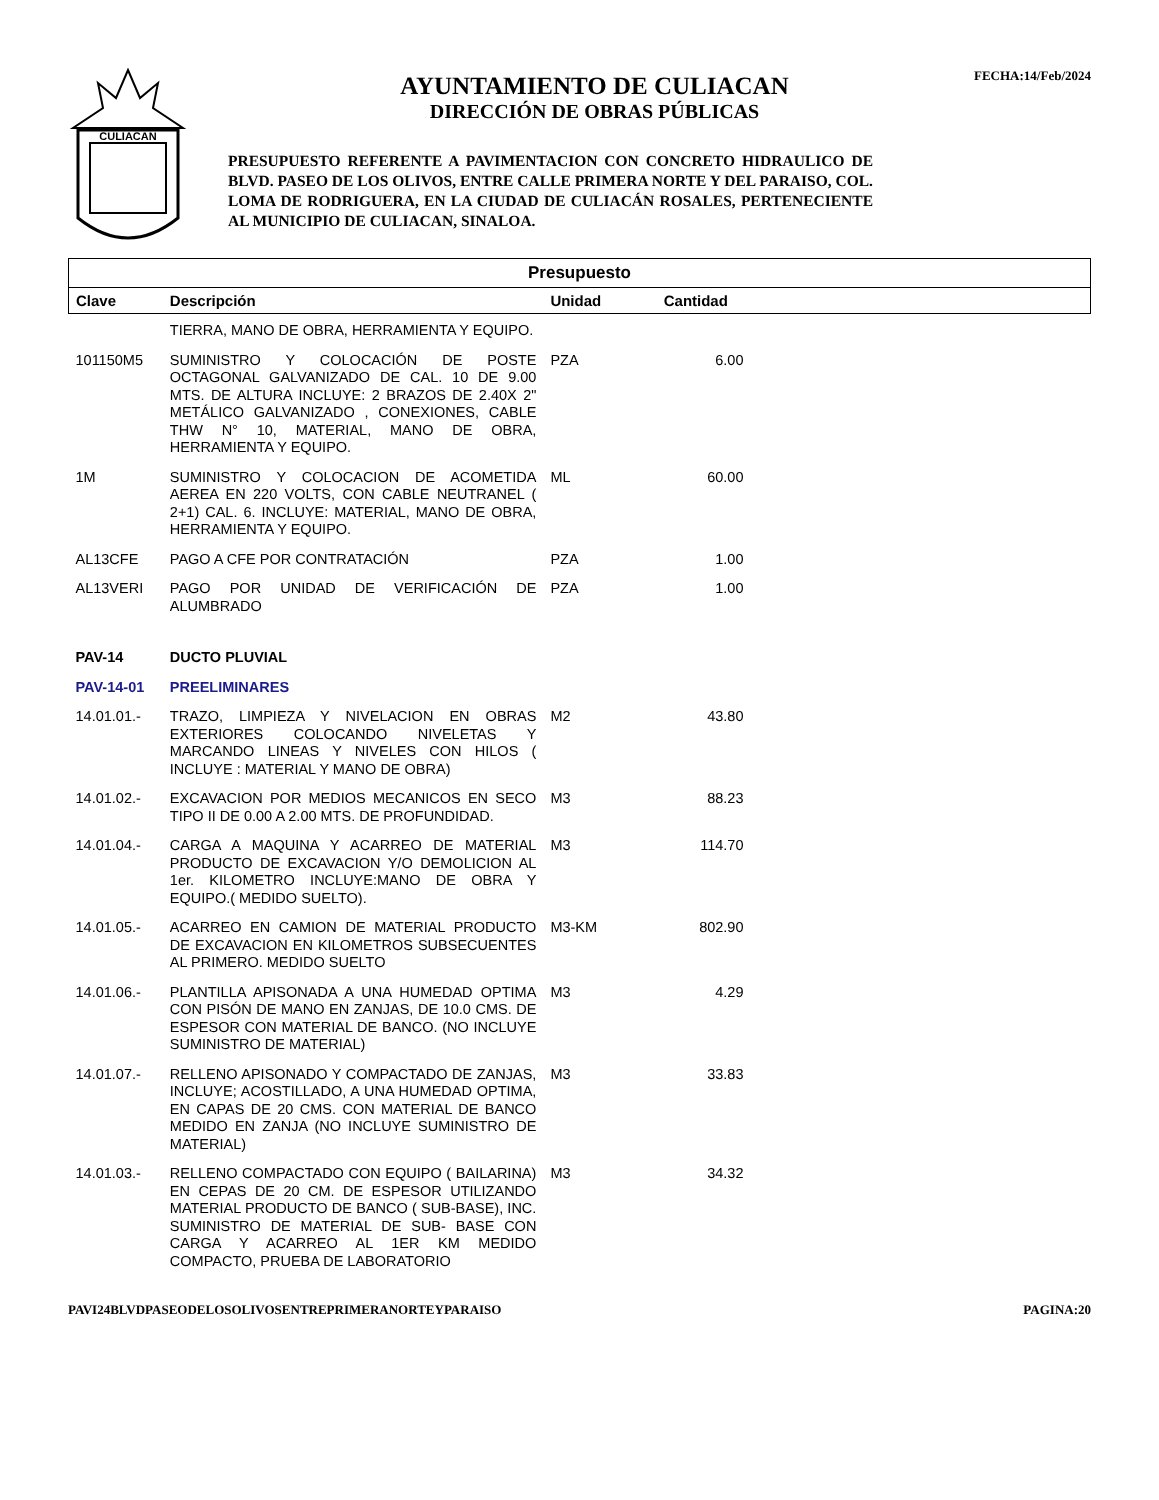CULIACAN
AYUNTAMIENTO DE CULIACAN
DIRECCIÓN DE OBRAS PÚBLICAS
PRESUPUESTO REFERENTE A PAVIMENTACION CON CONCRETO HIDRAULICO DE BLVD. PASEO DE LOS OLIVOS, ENTRE CALLE PRIMERA NORTE Y DEL PARAISO, COL. LOMA DE RODRIGUERA, EN LA CIUDAD DE CULIACÁN ROSALES, PERTENECIENTE AL MUNICIPIO DE CULIACAN, SINALOA.
FECHA:14/Feb/2024
| Presupuesto | | | | |
| --- | --- | --- | --- | --- |
| Clave | Descripción | Unidad | Cantidad | |
| | TIERRA, MANO DE OBRA, HERRAMIENTA Y EQUIPO. | | | |
| 101150M5 | SUMINISTRO Y COLOCACIÓN DE POSTE OCTAGONAL GALVANIZADO DE CAL. 10 DE 9.00 MTS. DE ALTURA INCLUYE: 2 BRAZOS DE 2.40X 2" METÁLICO GALVANIZADO , CONEXIONES, CABLE THW N° 10, MATERIAL, MANO DE OBRA, HERRAMIENTA Y EQUIPO. | PZA | 6.00 | |
| 1M | SUMINISTRO Y COLOCACION DE ACOMETIDA AEREA EN 220 VOLTS, CON CABLE NEUTRANEL ( 2+1) CAL. 6. INCLUYE: MATERIAL, MANO DE OBRA, HERRAMIENTA Y EQUIPO. | ML | 60.00 | |
| AL13CFE | PAGO A CFE POR CONTRATACIÓN | PZA | 1.00 | |
| AL13VERI | PAGO POR UNIDAD DE VERIFICACIÓN DE ALUMBRADO | PZA | 1.00 | |
| PAV-14 | DUCTO PLUVIAL | | | |
| PAV-14-01 | PREELIMINARES | | | |
| 14.01.01.- | TRAZO, LIMPIEZA Y NIVELACION EN OBRAS EXTERIORES COLOCANDO NIVELETAS Y MARCANDO LINEAS Y NIVELES CON HILOS ( INCLUYE : MATERIAL Y MANO DE OBRA) | M2 | 43.80 | |
| 14.01.02.- | EXCAVACION POR MEDIOS MECANICOS EN SECO TIPO II DE 0.00 A 2.00 MTS. DE PROFUNDIDAD. | M3 | 88.23 | |
| 14.01.04.- | CARGA A MAQUINA Y ACARREO DE MATERIAL PRODUCTO DE EXCAVACION Y/O DEMOLICION AL 1er. KILOMETRO INCLUYE:MANO DE OBRA Y EQUIPO.( MEDIDO SUELTO). | M3 | 114.70 | |
| 14.01.05.- | ACARREO EN CAMION DE MATERIAL PRODUCTO DE EXCAVACION EN KILOMETROS SUBSECUENTES AL PRIMERO. MEDIDO SUELTO | M3-KM | 802.90 | |
| 14.01.06.- | PLANTILLA APISONADA A UNA HUMEDAD OPTIMA CON PISÓN DE MANO EN ZANJAS, DE 10.0 CMS. DE ESPESOR CON MATERIAL DE BANCO. (NO INCLUYE SUMINISTRO DE MATERIAL) | M3 | 4.29 | |
| 14.01.07.- | RELLENO APISONADO Y COMPACTADO DE ZANJAS, INCLUYE; ACOSTILLADO, A UNA HUMEDAD OPTIMA, EN CAPAS DE 20 CMS. CON MATERIAL DE BANCO MEDIDO EN ZANJA (NO INCLUYE SUMINISTRO DE MATERIAL) | M3 | 33.83 | |
| 14.01.03.- | RELLENO COMPACTADO CON EQUIPO ( BAILARINA) EN CEPAS DE 20 CM. DE ESPESOR UTILIZANDO MATERIAL PRODUCTO DE BANCO ( SUB-BASE), INC. SUMINISTRO DE MATERIAL DE SUB- BASE CON CARGA Y ACARREO AL 1ER KM MEDIDO COMPACTO, PRUEBA DE LABORATORIO | M3 | 34.32 | |
PAVI24BLVDPASEODELOSOLIVOSENTREPRIMERANORTEYPARAISO PAGINA:20